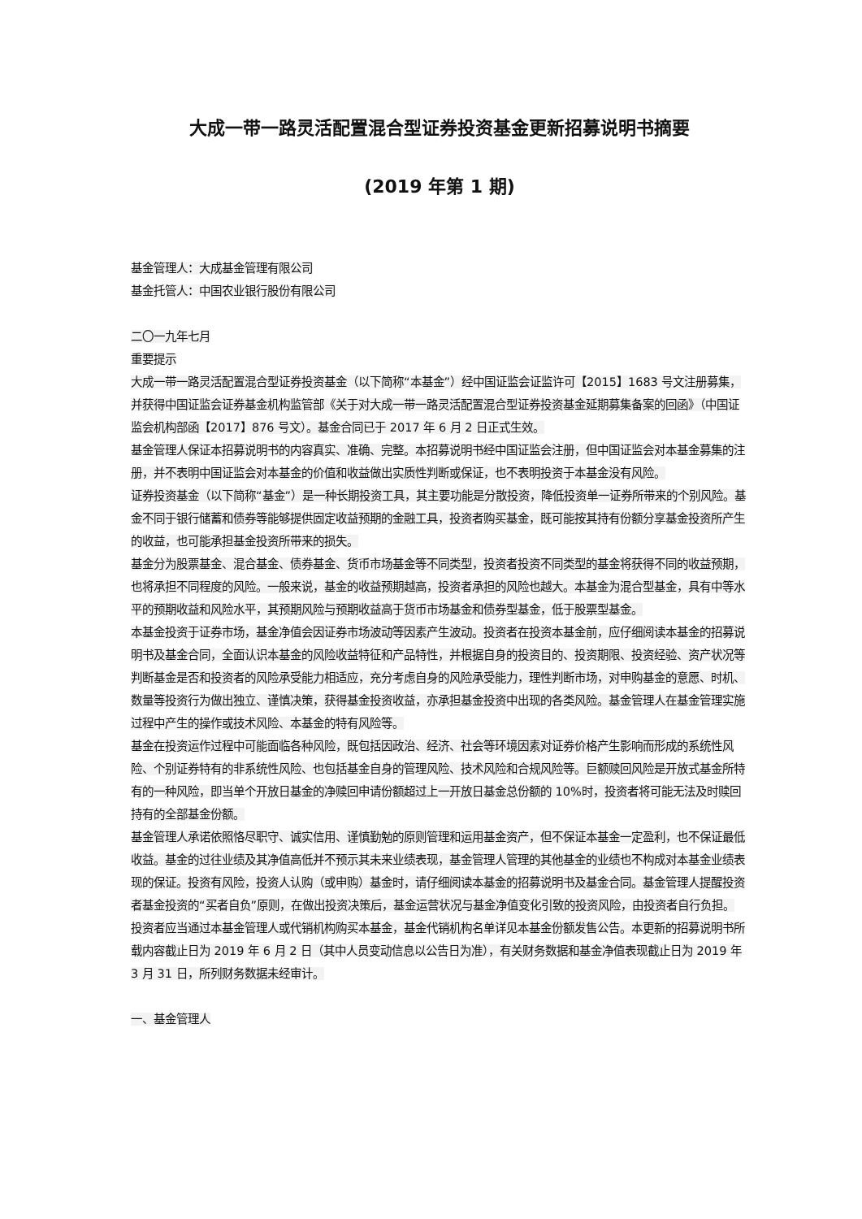大成一带一路灵活配置混合型证券投资基金更新招募说明书摘要
(2019 年第 1 期)
基金管理人：大成基金管理有限公司
基金托管人：中国农业银行股份有限公司
二〇一九年七月
重要提示
大成一带一路灵活配置混合型证券投资基金（以下简称“本基金”）经中国证监会证监许可【2015】1683 号文注册募集，并获得中国证监会证券基金机构监管部《关于对大成一带一路灵活配置混合型证券投资基金延期募集备案的回函》（中国证监会机构部函【2017】876 号文）。基金合同已于 2017 年 6 月 2 日正式生效。
基金管理人保证本招募说明书的内容真实、准确、完整。本招募说明书经中国证监会注册，但中国证监会对本基金募集的注册，并不表明中国证监会对本基金的价值和收益做出实质性判断或保证，也不表明投资于本基金没有风险。
证券投资基金（以下简称“基金”）是一种长期投资工具，其主要功能是分散投资，降低投资单一证券所带来的个别风险。基金不同于银行储蓄和债券等能够提供固定收益预期的金融工具，投资者购买基金，既可能按其持有份额分享基金投资所产生的收益，也可能承担基金投资所带来的损失。
基金分为股票基金、混合基金、债券基金、货币市场基金等不同类型，投资者投资不同类型的基金将获得不同的收益预期，也将承担不同程度的风险。一般来说，基金的收益预期越高，投资者承担的风险也越大。本基金为混合型基金，具有中等水平的预期收益和风险水平，其预期风险与预期收益高于货币市场基金和债券型基金，低于股票型基金。
本基金投资于证券市场，基金净值会因证券市场波动等因素产生波动。投资者在投资本基金前，应仔细阅读本基金的招募说明书及基金合同，全面认识本基金的风险收益特征和产品特性，并根据自身的投资目的、投资期限、投资经验、资产状况等判断基金是否和投资者的风险承受能力相适应，充分考虑自身的风险承受能力，理性判断市场，对申购基金的意愿、时机、数量等投资行为做出独立、谨慎决策，获得基金投资收益，亦承担基金投资中出现的各类风险。基金管理人在基金管理实施过程中产生的操作或技术风险、本基金的特有风险等。
基金在投资运作过程中可能面临各种风险，既包括因政治、经济、社会等环境因素对证券价格产生影响而形成的系统性风险、个别证券特有的非系统性风险、也包括基金自身的管理风险、技术风险和合规风险等。巨额赎回风险是开放式基金所特有的一种风险，即当单个开放日基金的净赎回申请份额超过上一开放日基金总份额的 10%时，投资者将可能无法及时赎回持有的全部基金份额。
基金管理人承诺依照恪尽职守、诚实信用、谨慎勤勉的原则管理和运用基金资产，但不保证本基金一定盈利，也不保证最低收益。基金的过往业绩及其净值高低并不预示其未来业绩表现，基金管理人管理的其他基金的业绩也不构成对本基金业绩表现的保证。投资有风险，投资人认购（或申购）基金时，请仔细阅读本基金的招募说明书及基金合同。基金管理人提醒投资者基金投资的“买者自负”原则，在做出投资决策后，基金运营状况与基金净值变化引致的投资风险，由投资者自行负担。
投资者应当通过本基金管理人或代销机构购买本基金，基金代销机构名单详见本基金份额发售公告。本更新的招募说明书所载内容截止日为 2019 年 6 月 2 日（其中人员变动信息以公告日为准），有关财务数据和基金净值表现截止日为 2019 年 3 月 31 日，所列财务数据未经审计。
一、基金管理人